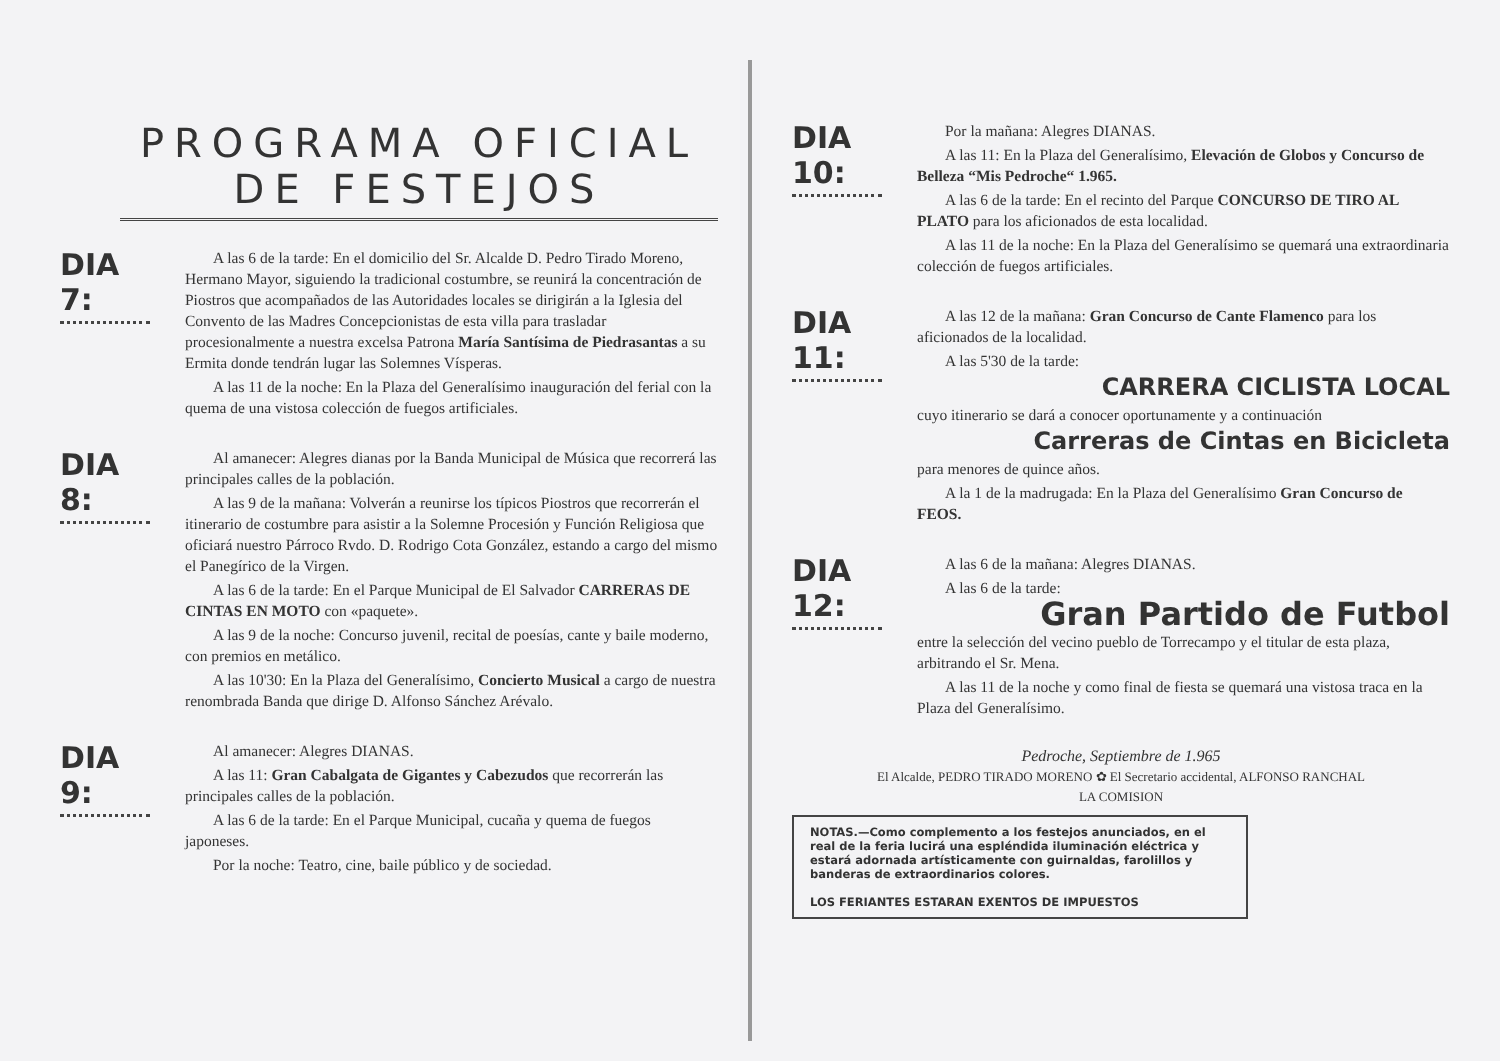PROGRAMA OFICIAL DE FESTEJOS
DIA 7:
A las 6 de la tarde: En el domicilio del Sr. Alcalde D. Pedro Tirado Moreno, Hermano Mayor, siguiendo la tradicional costumbre, se reunirá la concentración de Piostros que acompañados de las Autoridades locales se dirigirán a la Iglesia del Convento de las Madres Concepcionistas de esta villa para trasladar procesionalmente a nuestra excelsa Patrona María Santísima de Piedrasantas a su Ermita donde tendrán lugar las Solemnes Vísperas.
A las 11 de la noche: En la Plaza del Generalísimo inauguración del ferial con la quema de una vistosa colección de fuegos artificiales.
DIA 8:
Al amanecer: Alegres dianas por la Banda Municipal de Música que recorrerá las principales calles de la población.
A las 9 de la mañana: Volverán a reunirse los típicos Piostros que recorrerán el itinerario de costumbre para asistir a la Solemne Procesión y Función Religiosa que oficiará nuestro Párroco Rvdo. D. Rodrigo Cota González, estando a cargo del mismo el Panegírico de la Virgen.
A las 6 de la tarde: En el Parque Municipal de El Salvador CARRERAS DE CINTAS EN MOTO con «paquete».
A las 9 de la noche: Concurso juvenil, recital de poesías, cante y baile moderno, con premios en metálico.
A las 10'30: En la Plaza del Generalísimo, Concierto Musical a cargo de nuestra renombrada Banda que dirige D. Alfonso Sánchez Arévalo.
DIA 9:
Al amanecer: Alegres DIANAS.
A las 11: Gran Cabalgata de Gigantes y Cabezudos que recorrerán las principales calles de la población.
A las 6 de la tarde: En el Parque Municipal, cucaña y quema de fuegos japoneses.
Por la noche: Teatro, cine, baile público y de sociedad.
DIA 10:
Por la mañana: Alegres DIANAS.
A las 11: En la Plaza del Generalísimo, Elevación de Globos y Concurso de Belleza “Mis Pedroche“ 1.965.
A las 6 de la tarde: En el recinto del Parque CONCURSO DE TIRO AL PLATO para los aficionados de esta localidad.
A las 11 de la noche: En la Plaza del Generalísimo se quemará una extraordinaria colección de fuegos artificiales.
DIA 11:
A las 12 de la mañana: Gran Concurso de Cante Flamenco para los aficionados de la localidad.
A las 5'30 de la tarde:
CARRERA CICLISTA LOCAL
cuyo itinerario se dará a conocer oportunamente y a continuación
Carreras de Cintas en Bicicleta
para menores de quince años.
A la 1 de la madrugada: En la Plaza del Generalísimo Gran Concurso de FEOS.
DIA 12:
A las 6 de la mañana: Alegres DIANAS.
A las 6 de la tarde:
Gran Partido de Futbol
entre la selección del vecino pueblo de Torrecampo y el titular de esta plaza, arbitrando el Sr. Mena.
A las 11 de la noche y como final de fiesta se quemará una vistosa traca en la Plaza del Generalísimo.
Pedroche, Septiembre de 1.965
El Alcalde, PEDRO TIRADO MORENO ✿ El Secretario accidental, ALFONSO RANCHAL
LA COMISION
NOTAS.—Como complemento a los festejos anunciados, en el real de la feria lucirá una espléndida iluminación eléctrica y estará adornada artísticamente con guirnaldas, farolillos y banderas de extraordinarios colores.
LOS FERIANTES ESTARAN EXENTOS DE IMPUESTOS